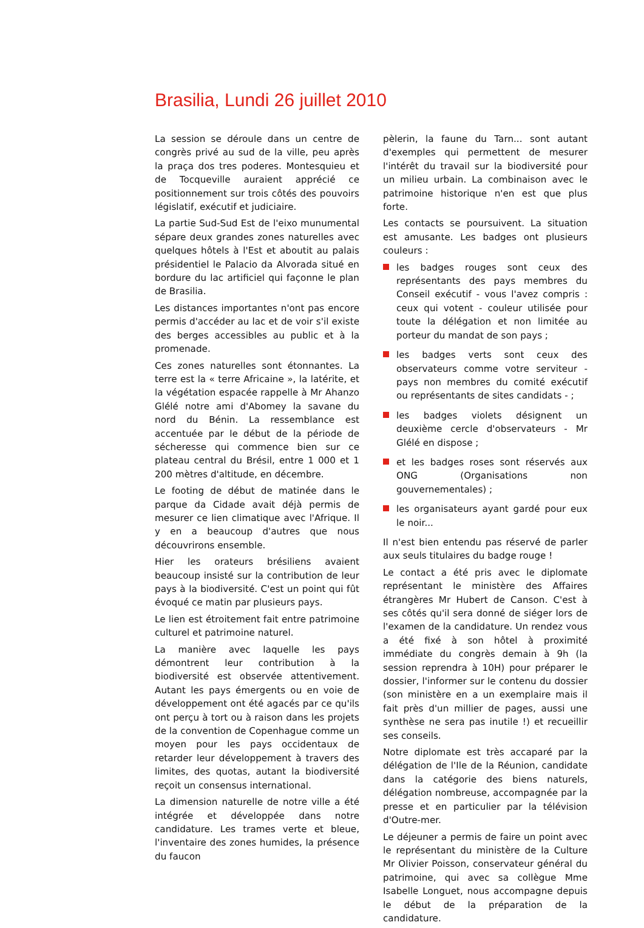Brasilia, Lundi 26 juillet 2010
La session se déroule dans un centre de congrès privé au sud de la ville, peu après la praça dos tres poderes. Montesquieu et de Tocqueville auraient apprécié ce positionnement sur trois côtés des pouvoirs législatif, exécutif et judiciaire.
La partie Sud-Sud Est de l'eixo munumental sépare deux grandes zones naturelles avec quelques hôtels à l'Est et aboutit au palais présidentiel le Palacio da Alvorada situé en bordure du lac artificiel qui façonne le plan de Brasilia.
Les distances importantes n'ont pas encore permis d'accéder au lac et de voir s'il existe des berges accessibles au public et à la promenade.
Ces zones naturelles sont étonnantes. La terre est la « terre Africaine », la latérite, et la végétation espacée rappelle à Mr Ahanzo Glélé notre ami d'Abomey la savane du nord du Bénin. La ressemblance est accentuée par le début de la période de sécheresse qui commence bien sur ce plateau central du Brésil, entre 1 000 et 1 200 mètres d'altitude, en décembre.
Le footing de début de matinée dans le parque da Cidade avait déjà permis de mesurer ce lien climatique avec l'Afrique. Il y en a beaucoup d'autres que nous découvrirons ensemble.
Hier les orateurs brésiliens avaient beaucoup insisté sur la contribution de leur pays à la biodiversité. C'est un point qui fût évoqué ce matin par plusieurs pays.
Le lien est étroitement fait entre patrimoine culturel et patrimoine naturel.
La manière avec laquelle les pays démontrent leur contribution à la biodiversité est observée attentivement. Autant les pays émergents ou en voie de développement ont été agacés par ce qu'ils ont perçu à tort ou à raison dans les projets de la convention de Copenhague comme un moyen pour les pays occidentaux de retarder leur développement à travers des limites, des quotas, autant la biodiversité reçoit un consensus international.
La dimension naturelle de notre ville a été intégrée et développée dans notre candidature. Les trames verte et bleue, l'inventaire des zones humides, la présence du faucon
pèlerin, la faune du Tarn... sont autant d'exemples qui permettent de mesurer l'intérêt du travail sur la biodiversité pour un milieu urbain. La combinaison avec le patrimoine historique n'en est que plus forte.
Les contacts se poursuivent. La situation est amusante. Les badges ont plusieurs couleurs :
les badges rouges sont ceux des représentants des pays membres du Conseil exécutif - vous l'avez compris : ceux qui votent - couleur utilisée pour toute la délégation et non limitée au porteur du mandat de son pays ;
les badges verts sont ceux des observateurs comme votre serviteur - pays non membres du comité exécutif ou représentants de sites candidats - ;
les badges violets désignent un deuxième cercle d'observateurs - Mr Glélé en dispose ;
et les badges roses sont réservés aux ONG (Organisations non gouvernementales) ;
les organisateurs ayant gardé pour eux le noir...
Il n'est bien entendu pas réservé de parler aux seuls titulaires du badge rouge !
Le contact a été pris avec le diplomate représentant le ministère des Affaires étrangères Mr Hubert de Canson. C'est à ses côtés qu'il sera donné de siéger lors de l'examen de la candidature. Un rendez vous a été fixé à son hôtel à proximité immédiate du congrès demain à 9h (la session reprendra à 10H) pour préparer le dossier, l'informer sur le contenu du dossier (son ministère en a un exemplaire mais il fait près d'un millier de pages, aussi une synthèse ne sera pas inutile !) et recueillir ses conseils.
Notre diplomate est très accaparé par la délégation de l'Ile de la Réunion, candidate dans la catégorie des biens naturels, délégation nombreuse, accompagnée par la presse et en particulier par la télévision d'Outre-mer.
Le déjeuner a permis de faire un point avec le représentant du ministère de la Culture Mr Olivier Poisson, conservateur général du patrimoine, qui avec sa collègue Mme Isabelle Longuet, nous accompagne depuis le début de la préparation de la candidature.